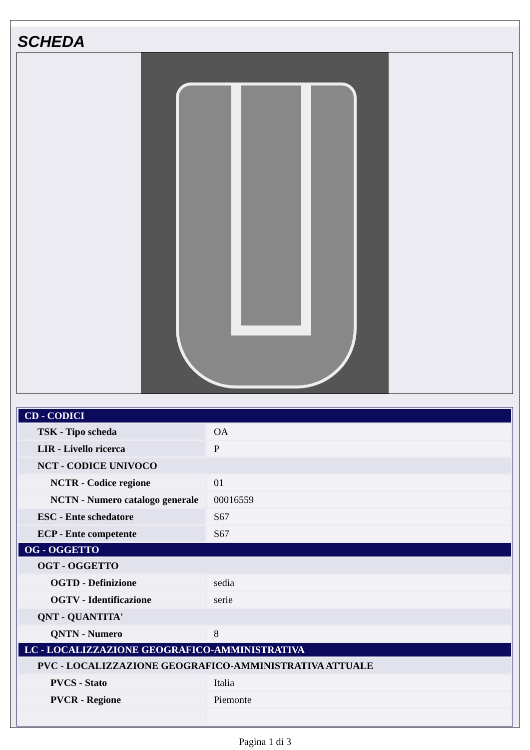SCHEDA
| CD - CODICI | |
| TSK - Tipo scheda | OA |
| LIR - Livello ricerca | P |
| NCT - CODICE UNIVOCO | |
| NCTR - Codice regione | 01 |
| NCTN - Numero catalogo generale | 00016559 |
| ESC - Ente schedatore | S67 |
| ECP - Ente competente | S67 |
| OG - OGGETTO | |
| OGT - OGGETTO | |
| OGTD - Definizione | sedia |
| OGTV - Identificazione | serie |
| QNT - QUANTITA' | |
| QNTN - Numero | 8 |
| LC - LOCALIZZAZIONE GEOGRAFICO-AMMINISTRATIVA | |
| PVC - LOCALIZZAZIONE GEOGRAFICO-AMMINISTRATIVA ATTUALE | |
| PVCS - Stato | Italia |
| PVCR - Regione | Piemonte |
Pagina 1 di 3